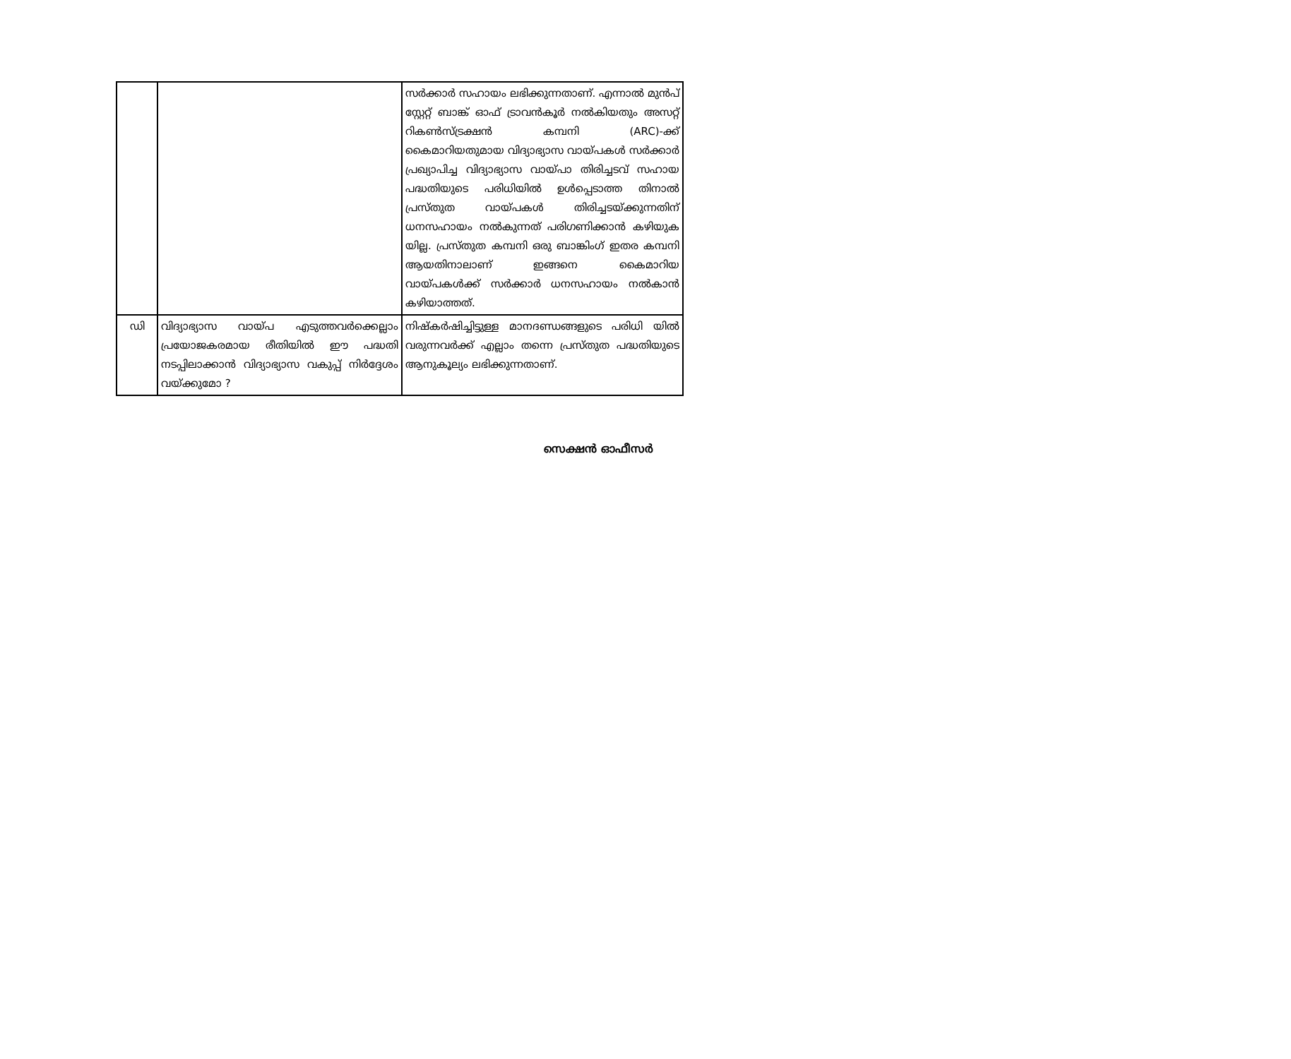| | | സർക്കാർ സഹായം ലഭിക്കുന്നതാണ്. എന്നാൽ മുൻപ് സ്റ്റേറ്റ് ബാങ്ക് ഓഫ് ട്രാവൻകൂർ നൽകിയതും അസറ്റ് റികൺസ്ട്രക്ഷൻ കമ്പനി (ARC)-ക്ക് കൈമാറിയതുമായ വിദ്യാഭ്യാസ വായ്പകൾ സർക്കാർ പ്രഖ്യാപിച്ച വിദ്യാഭ്യാസ വായ്പാ തിരിച്ചടവ് സഹായ പദ്ധതിയുടെ പരിധിയിൽ ഉൾപ്പെടാത്ത തിനാൽ പ്രസ്തുത വായ്പകൾ തിരിച്ചടയ്ക്കുന്നതിന് ധനസഹായം നൽകുന്നത് പരിഗണിക്കാൻ കഴിയുക യില്ല. പ്രസ്തുത കമ്പനി ഒരു ബാങ്കിംഗ് ഇതര കമ്പനി ആയതിനാലാണ് ഇങ്ങനെ കൈമാറിയ വായ്പകൾക്ക് സർക്കാർ ധനസഹായം നൽകാൻ കഴിയാത്തത്. |
| ഡി | വിദ്യാഭ്യാസ വായ്പ എടുത്തവർക്കെല്ലാം പ്രയോജകരമായ രീതിയിൽ ഈ പദ്ധതി നടപ്പിലാക്കാൻ വിദ്യാഭ്യാസ വകുപ്പ് നിർദ്ദേശം വയ്ക്കുമോ ? | നിഷ്കർഷിച്ചിട്ടുള്ള മാനദണ്ഡങ്ങളുടെ പരിധി യിൽ വരുന്നവർക്ക് എല്ലാം തന്നെ പ്രസ്തുത പദ്ധതിയുടെ ആനുകൂല്യം ലഭിക്കുന്നതാണ്. |
സെക്ഷൻ ഓഫീസർ